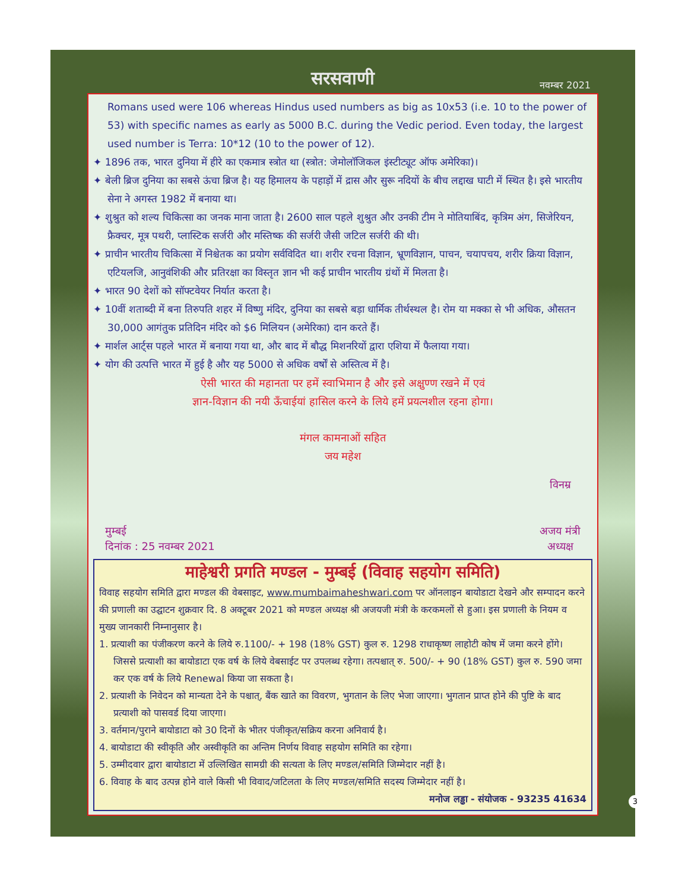सरसवाणी नवम्बर 2021
Romans used were 106 whereas Hindus used numbers as big as 10x53 (i.e. 10 to the power of 53) with specific names as early as 5000 B.C. during the Vedic period. Even today, the largest used number is Terra: 10*12 (10 to the power of 12).
✦ 1896 तक, भारत दुनिया में हीरे का एकमात्र स्त्रोत था (स्त्रोत: जेमोलॉजिकल इंस्टीट्यूट ऑफ अमेरिका)।
✦ बेली ब्रिज दुनिया का सबसे ऊंचा ब्रिज है। यह हिमालय के पहाड़ों में द्रास और सुरू नदियों के बीच लद्दाख घाटी में स्थित है। इसे भारतीय सेना ने अगस्त 1982 में बनाया था।
✦ शुश्रुत को शल्य चिकित्सा का जनक माना जाता है। 2600 साल पहले शुश्रुत और उनकी टीम ने मोतियाबिंद, कृत्रिम अंग, सिजेरियन, फ्रैक्चर, मूत्र पथरी, प्लास्टिक सर्जरी और मस्तिष्क की सर्जरी जैसी जटिल सर्जरी की थी।
✦ प्राचीन भारतीय चिकित्सा में निश्चेतक का प्रयोग सर्वविदित था। शरीर रचना विज्ञान, भ्रूणविज्ञान, पाचन, चयापचय, शरीर क्रिया विज्ञान, एटियलजि, आनुवंशिकी और प्रतिरक्षा का विस्तृत ज्ञान भी कई प्राचीन भारतीय ग्रंथों में मिलता है।
✦ भारत 90 देशों को सॉफ्टवेयर निर्यात करता है।
✦ 10वीं शताब्दी में बना तिरुपति शहर में विष्णु मंदिर, दुनिया का सबसे बड़ा धार्मिक तीर्थस्थल है। रोम या मक्का से भी अधिक, औसतन 30,000 आगंतुक प्रतिदिन मंदिर को $6 मिलियन (अमेरिका) दान करते हैं।
✦ मार्शल आर्ट्स पहले भारत में बनाया गया था, और बाद में बौद्ध मिशनरियों द्वारा एशिया में फैलाया गया।
✦ योग की उत्पत्ति भारत में हुई है और यह 5000 से अधिक वर्षों से अस्तित्व में है।
ऐसी भारत की महानता पर हमें स्वाभिमान है और इसे अक्षुण्ण रखने में एवं
ज्ञान-विज्ञान की नयी ऊँचाईयां हासिल करने के लिये हमें प्रयत्नशील रहना होगा।
मंगल कामनाओं सहित
जय महेश
मुम्बई
दिनांक : 25 नवम्बर 2021
विनम्र
अजय मंत्री
अध्यक्ष
माहेश्वरी प्रगति मण्डल - मुम्बई (विवाह सहयोग समिति)
विवाह सहयोग समिति द्वारा मण्डल की वेबसाइट, www.mumbaimaheshwari.com पर ऑनलाइन बायोडाटा देखने और सम्पादन करने की प्रणाली का उद्घाटन शुक्रवार दि. 8 अक्टूबर 2021 को मण्डल अध्यक्ष श्री अजयजी मंत्री के करकमलों से हुआ। इस प्रणाली के नियम व मुख्य जानकारी निम्नानुसार है।
1. प्रत्याशी का पंजीकरण करने के लिये रु.1100/- + 198 (18% GST) कुल रु. 1298 राधाकृष्ण लाहोटी कोष में जमा करने होंगे। जिससे प्रत्याशी का बायोडाटा एक वर्ष के लिये वेबसाईट पर उपलब्ध रहेगा। तत्पश्चात् रु. 500/- + 90 (18% GST) कुल रु. 590 जमा कर एक वर्ष के लिये Renewal किया जा सकता है।
2. प्रत्याशी के निवेदन को मान्यता देने के पश्चात्, बैंक खाते का विवरण, भुगतान के लिए भेजा जाएगा। भुगतान प्राप्त होने की पुष्टि के बाद प्रत्याशी को पासवर्ड दिया जाएगा।
3. वर्तमान/पुराने बायोडाटा को 30 दिनों के भीतर पंजीकृत/सक्रिय करना अनिवार्य है।
4. बायोडाटा की स्वीकृति और अस्वीकृति का अन्तिम निर्णय विवाह सहयोग समिति का रहेगा।
5. उम्मीदवार द्वारा बायोडाटा में उल्लिखित सामग्री की सत्यता के लिए मण्डल/समिति जिम्मेदार नहीं है।
6. विवाह के बाद उत्पन्न होने वाले किसी भी विवाद/जटिलता के लिए मण्डल/समिति सदस्य जिम्मेदार नहीं है।
मनोज लड्ढा - संयोजक - 93235 41634
3